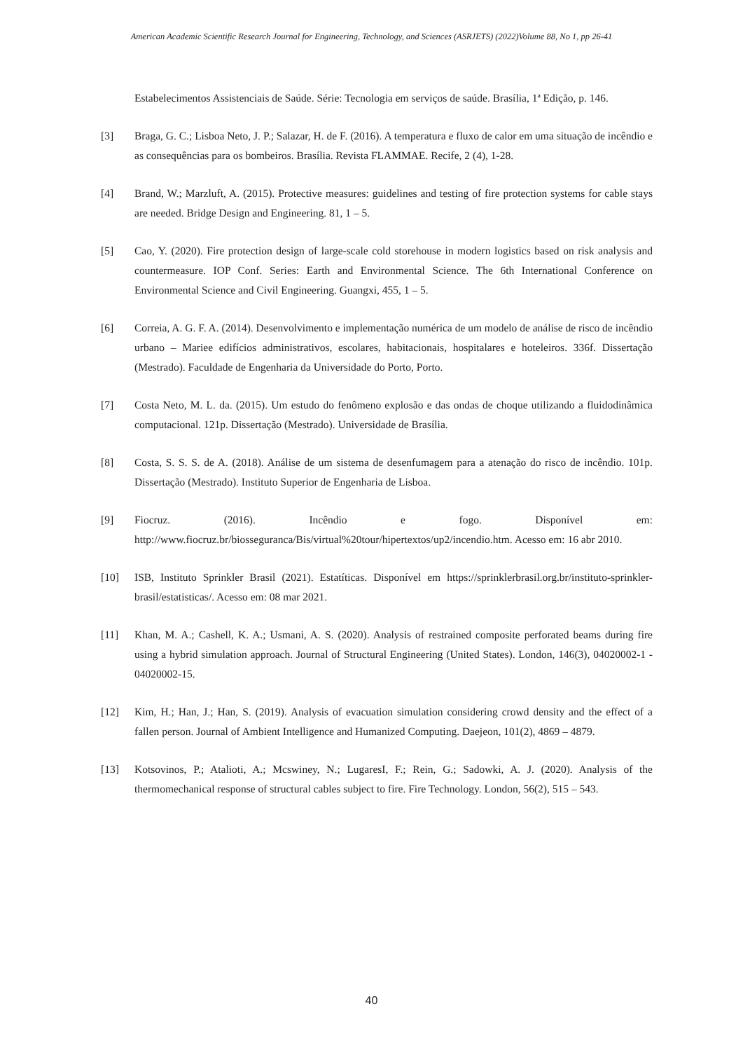American Academic Scientific Research Journal for Engineering, Technology, and Sciences (ASRJETS) (2022)Volume 88, No 1, pp 26-41
Estabelecimentos Assistenciais de Saúde. Série: Tecnologia em serviços de saúde. Brasília, 1ª Edição, p. 146.
[3] Braga, G. C.; Lisboa Neto, J. P.; Salazar, H. de F. (2016). A temperatura e fluxo de calor em uma situação de incêndio e as consequências para os bombeiros. Brasília. Revista FLAMMAE. Recife, 2 (4), 1-28.
[4] Brand, W.; Marzluft, A. (2015). Protective measures: guidelines and testing of fire protection systems for cable stays are needed. Bridge Design and Engineering. 81, 1 – 5.
[5] Cao, Y. (2020). Fire protection design of large-scale cold storehouse in modern logistics based on risk analysis and countermeasure. IOP Conf. Series: Earth and Environmental Science. The 6th International Conference on Environmental Science and Civil Engineering. Guangxi, 455, 1 – 5.
[6] Correia, A. G. F. A. (2014). Desenvolvimento e implementação numérica de um modelo de análise de risco de incêndio urbano – Mariee edifícios administrativos, escolares, habitacionais, hospitalares e hoteleiros. 336f. Dissertação (Mestrado). Faculdade de Engenharia da Universidade do Porto, Porto.
[7] Costa Neto, M. L. da. (2015). Um estudo do fenômeno explosão e das ondas de choque utilizando a fluidodinâmica computacional. 121p. Dissertação (Mestrado). Universidade de Brasília.
[8] Costa, S. S. S. de A. (2018). Análise de um sistema de desenfumagem para a atenação do risco de incêndio. 101p. Dissertação (Mestrado). Instituto Superior de Engenharia de Lisboa.
[9] Fiocruz. (2016). Incêndio e fogo. Disponível em: http://www.fiocruz.br/biosseguranca/Bis/virtual%20tour/hipertextos/up2/incendio.htm. Acesso em: 16 abr 2010.
[10] ISB, Instituto Sprinkler Brasil (2021). Estatíticas. Disponível em https://sprinklerbrasil.org.br/instituto-sprinkler-brasil/estatisticas/. Acesso em: 08 mar 2021.
[11] Khan, M. A.; Cashell, K. A.; Usmani, A. S. (2020). Analysis of restrained composite perforated beams during fire using a hybrid simulation approach. Journal of Structural Engineering (United States). London, 146(3), 04020002-1 - 04020002-15.
[12] Kim, H.; Han, J.; Han, S. (2019). Analysis of evacuation simulation considering crowd density and the effect of a fallen person. Journal of Ambient Intelligence and Humanized Computing. Daejeon, 101(2), 4869 – 4879.
[13] Kotsovinos, P.; Atalioti, A.; Mcswiney, N.; LugaresI, F.; Rein, G.; Sadowki, A. J. (2020). Analysis of the thermomechanical response of structural cables subject to fire. Fire Technology. London, 56(2), 515 – 543.
40